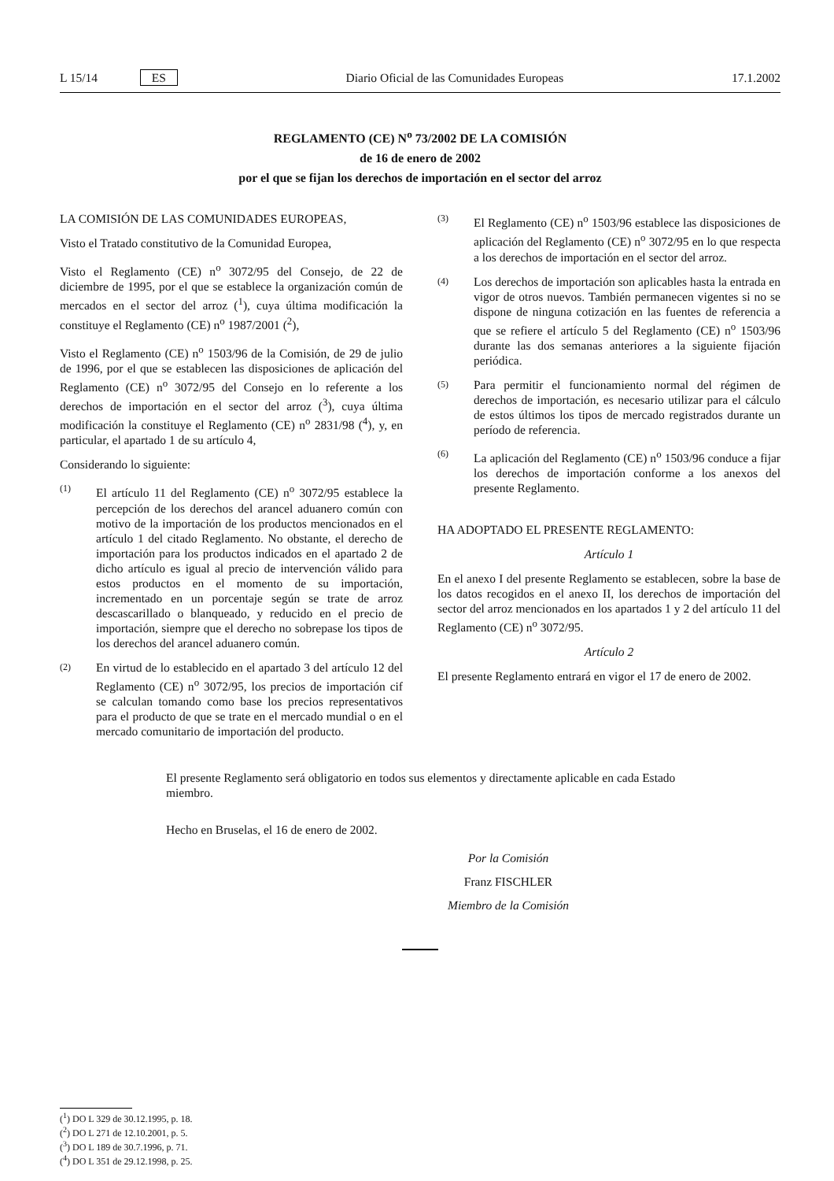L 15/14 ES Diario Oficial de las Comunidades Europeas 17.1.2002
REGLAMENTO (CE) N<sup>o</sup> 73/2002 DE LA COMISIÓN
de 16 de enero de 2002
por el que se fijan los derechos de importación en el sector del arroz
LA COMISIÓN DE LAS COMUNIDADES EUROPEAS,
Visto el Tratado constitutivo de la Comunidad Europea,
Visto el Reglamento (CE) n<sup>o</sup> 3072/95 del Consejo, de 22 de diciembre de 1995, por el que se establece la organización común de mercados en el sector del arroz (<sup>1</sup>), cuya última modificación la constituye el Reglamento (CE) n<sup>o</sup> 1987/2001 (<sup>2</sup>),
Visto el Reglamento (CE) n<sup>o</sup> 1503/96 de la Comisión, de 29 de julio de 1996, por el que se establecen las disposiciones de aplicación del Reglamento (CE) n<sup>o</sup> 3072/95 del Consejo en lo referente a los derechos de importación en el sector del arroz (<sup>3</sup>), cuya última modificación la constituye el Reglamento (CE) n<sup>o</sup> 2831/98 (<sup>4</sup>), y, en particular, el apartado 1 de su artículo 4,
Considerando lo siguiente:
(1) El artículo 11 del Reglamento (CE) n<sup>o</sup> 3072/95 establece la percepción de los derechos del arancel aduanero común con motivo de la importación de los productos mencionados en el artículo 1 del citado Reglamento. No obstante, el derecho de importación para los productos indicados en el apartado 2 de dicho artículo es igual al precio de intervención válido para estos productos en el momento de su importación, incrementado en un porcentaje según se trate de arroz descascarillado o blanqueado, y reducido en el precio de importación, siempre que el derecho no sobrepase los tipos de los derechos del arancel aduanero común.
(2) En virtud de lo establecido en el apartado 3 del artículo 12 del Reglamento (CE) n<sup>o</sup> 3072/95, los precios de importación cif se calculan tomando como base los precios representativos para el producto de que se trate en el mercado mundial o en el mercado comunitario de importación del producto.
(3) El Reglamento (CE) n<sup>o</sup> 1503/96 establece las disposiciones de aplicación del Reglamento (CE) n<sup>o</sup> 3072/95 en lo que respecta a los derechos de importación en el sector del arroz.
(4) Los derechos de importación son aplicables hasta la entrada en vigor de otros nuevos. También permanecen vigentes si no se dispone de ninguna cotización en las fuentes de referencia a que se refiere el artículo 5 del Reglamento (CE) n<sup>o</sup> 1503/96 durante las dos semanas anteriores a la siguiente fijación periódica.
(5) Para permitir el funcionamiento normal del régimen de derechos de importación, es necesario utilizar para el cálculo de estos últimos los tipos de mercado registrados durante un período de referencia.
(6) La aplicación del Reglamento (CE) n<sup>o</sup> 1503/96 conduce a fijar los derechos de importación conforme a los anexos del presente Reglamento.
HA ADOPTADO EL PRESENTE REGLAMENTO:
Artículo 1
En el anexo I del presente Reglamento se establecen, sobre la base de los datos recogidos en el anexo II, los derechos de importación del sector del arroz mencionados en los apartados 1 y 2 del artículo 11 del Reglamento (CE) n<sup>o</sup> 3072/95.
Artículo 2
El presente Reglamento entrará en vigor el 17 de enero de 2002.
El presente Reglamento será obligatorio en todos sus elementos y directamente aplicable en cada Estado miembro.
Hecho en Bruselas, el 16 de enero de 2002.
Por la Comisión
Franz FISCHLER
Miembro de la Comisión
(<sup>1</sup>) DO L 329 de 30.12.1995, p. 18.
(<sup>2</sup>) DO L 271 de 12.10.2001, p. 5.
(<sup>3</sup>) DO L 189 de 30.7.1996, p. 71.
(<sup>4</sup>) DO L 351 de 29.12.1998, p. 25.